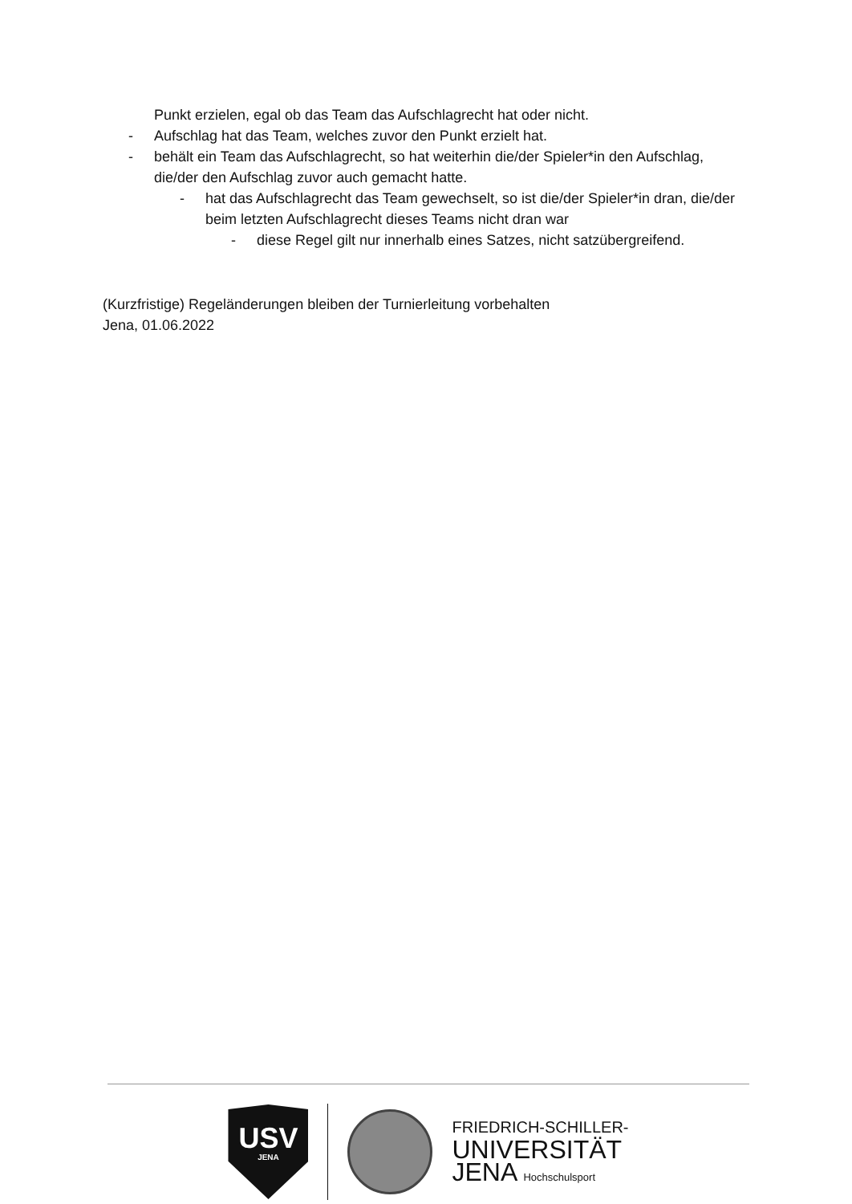Punkt erzielen, egal ob das Team das Aufschlagrecht hat oder nicht.
- Aufschlag hat das Team, welches zuvor den Punkt erzielt hat.
- behält ein Team das Aufschlagrecht, so hat weiterhin die/der Spieler*in den Aufschlag, die/der den Aufschlag zuvor auch gemacht hatte.
- hat das Aufschlagrecht das Team gewechselt, so ist die/der Spieler*in dran, die/der beim letzten Aufschlagrecht dieses Teams nicht dran war
- diese Regel gilt nur innerhalb eines Satzes, nicht satzübergreifend.
(Kurzfristige) Regeländerungen bleiben der Turnierleitung vorbehalten
Jena, 01.06.2022
USV
JENA
FRIEDRICH-SCHILLER-
UNIVERSITÄT
JENA Hochschulsport